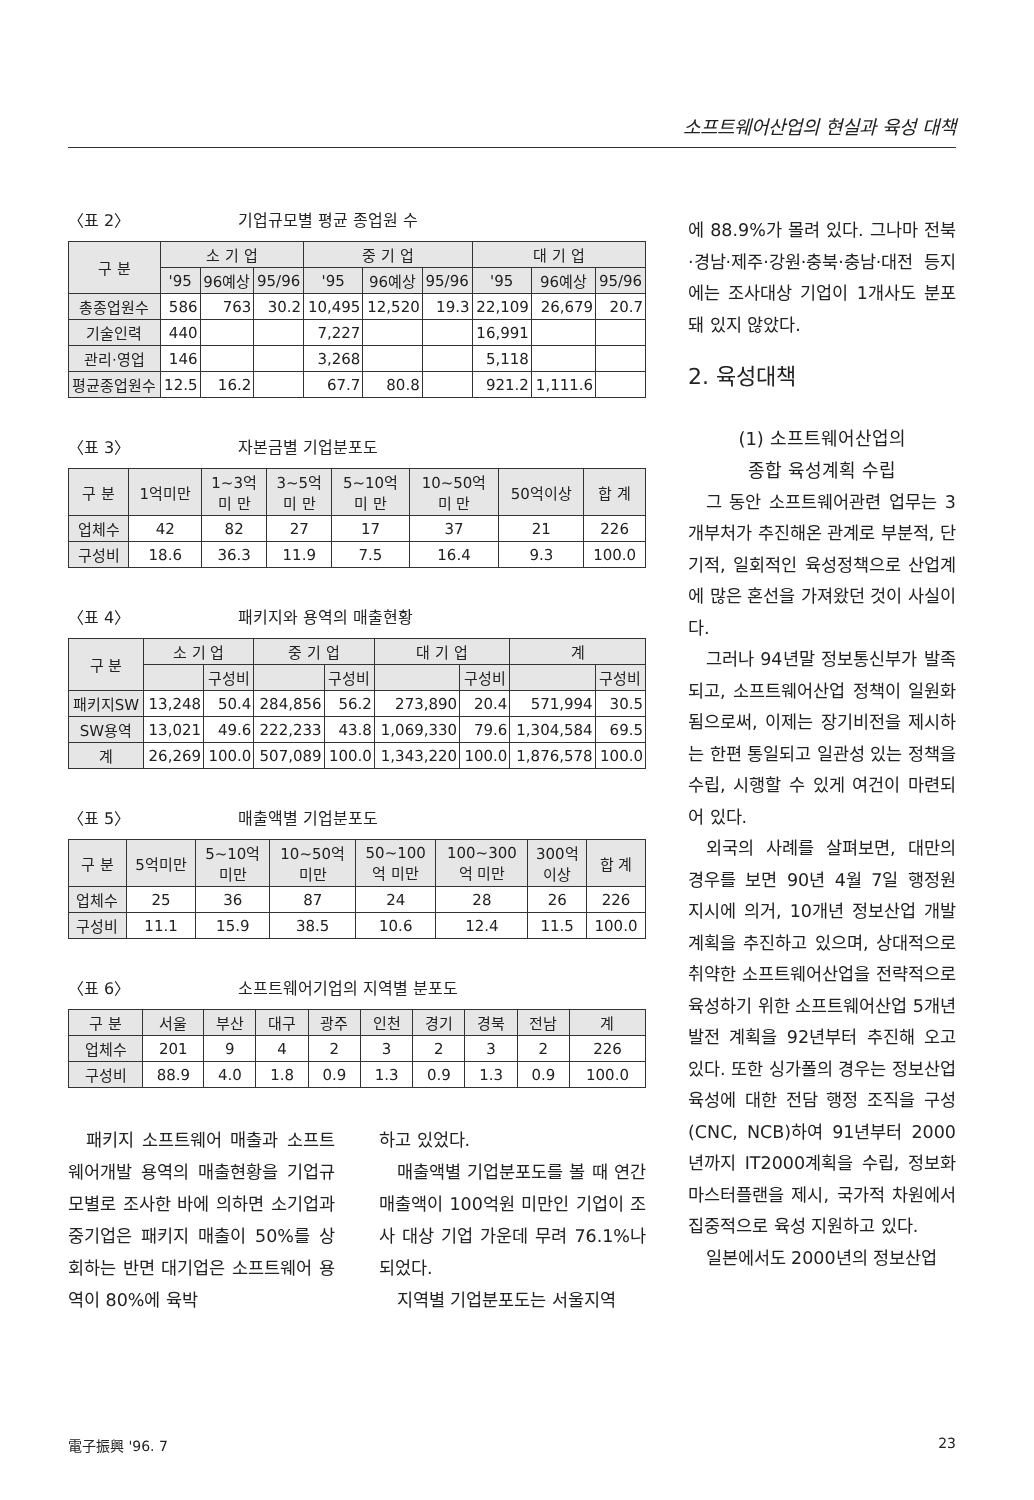소프트웨어산업의 현실과 육성 대책
〈표 2〉 기업규모별 평균 종업원 수
| 구 분 | 소 기 업 | | | 중 기 업 | | | 대 기 업 | | |
| --- | --- | --- | --- | --- | --- | --- | --- | --- | --- |
| | '95 | 96예상 | 95/96 | '95 | 96예상 | 95/96 | '95 | 96예상 | 95/96 |
| 총종업원수 | 586 | 763 | 30.2 | 10,495 | 12,520 | 19.3 | 22,109 | 26,679 | 20.7 |
| 기술인력 | 440 | | | 7,227 | | | 16,991 | | |
| 관리·영업 | 146 | | | 3,268 | | | 5,118 | | |
| 평균종업원수 | 12.5 | 16.2 | | 67.7 | 80.8 | | 921.2 | 1,111.6 | |
〈표 3〉 자본금별 기업분포도
| 구 분 | 1억미만 | 1~3억 미 만 | 3~5억 미 만 | 5~10억 미 만 | 10~50억 미 만 | 50억이상 | 합 계 |
| --- | --- | --- | --- | --- | --- | --- | --- |
| 업체수 | 42 | 82 | 27 | 17 | 37 | 21 | 226 |
| 구성비 | 18.6 | 36.3 | 11.9 | 7.5 | 16.4 | 9.3 | 100.0 |
〈표 4〉 패키지와 용역의 매출현황
| 구 분 | 소 기 업 | | 중 기 업 | | 대 기 업 | | 계 | |
| --- | --- | --- | --- | --- | --- | --- | --- | --- |
| | | 구성비 | | 구성비 | | 구성비 | | 구성비 |
| 패키지SW | 13,248 | 50.4 | 284,856 | 56.2 | 273,890 | 20.4 | 571,994 | 30.5 |
| SW용역 | 13,021 | 49.6 | 222,233 | 43.8 | 1,069,330 | 79.6 | 1,304,584 | 69.5 |
| 계 | 26,269 | 100.0 | 507,089 | 100.0 | 1,343,220 | 100.0 | 1,876,578 | 100.0 |
〈표 5〉 매출액별 기업분포도
| 구 분 | 5억미만 | 5~10억 미만 | 10~50억 미만 | 50~100 억 미만 | 100~300 억 미만 | 300억 이상 | 합 계 |
| --- | --- | --- | --- | --- | --- | --- | --- |
| 업체수 | 25 | 36 | 87 | 24 | 28 | 26 | 226 |
| 구성비 | 11.1 | 15.9 | 38.5 | 10.6 | 12.4 | 11.5 | 100.0 |
〈표 6〉 소프트웨어기업의 지역별 분포도
| 구 분 | 서울 | 부산 | 대구 | 광주 | 인천 | 경기 | 경북 | 전남 | 계 |
| --- | --- | --- | --- | --- | --- | --- | --- | --- | --- |
| 업체수 | 201 | 9 | 4 | 2 | 3 | 2 | 3 | 2 | 226 |
| 구성비 | 88.9 | 4.0 | 1.8 | 0.9 | 1.3 | 0.9 | 1.3 | 0.9 | 100.0 |
패키지 소프트웨어 매출과 소프트웨어개발 용역의 매출현황을 기업규모별로 조사한 바에 의하면 소기업과 중기업은 패키지 매출이 50%를 상회하는 반면 대기업은 소프트웨어 용역이 80%에 육박
하고 있었다.
매출액별 기업분포도를 볼 때 연간 매출액이 100억원 미만인 기업이 조사 대상 기업 가운데 무려 76.1%나 되었다.
지역별 기업분포도는 서울지역
에 88.9%가 몰려 있다. 그나마 전북·경남·제주·강원·충북·충남·대전 등지에는 조사대상 기업이 1개사도 분포돼 있지 않았다.
2. 육성대책
(1) 소프트웨어산업의
종합 육성계획 수립
그 동안 소프트웨어관련 업무는 3개부처가 추진해온 관계로 부분적, 단기적, 일회적인 육성정책으로 산업계에 많은 혼선을 가져왔던 것이 사실이다.
그러나 94년말 정보통신부가 발족되고, 소프트웨어산업 정책이 일원화됨으로써, 이제는 장기비전을 제시하는 한편 통일되고 일관성 있는 정책을 수립, 시행할 수 있게 여건이 마련되어 있다.
외국의 사례를 살펴보면, 대만의 경우를 보면 90년 4월 7일 행정원 지시에 의거, 10개년 정보산업 개발계획을 추진하고 있으며, 상대적으로 취약한 소프트웨어산업을 전략적으로 육성하기 위한 소프트웨어산업 5개년 발전 계획을 92년부터 추진해 오고 있다. 또한 싱가폴의 경우는 정보산업 육성에 대한 전담 행정 조직을 구성(CNC, NCB)하여 91년부터 2000년까지 IT2000계획을 수립, 정보화 마스터플랜을 제시, 국가적 차원에서 집중적으로 육성 지원하고 있다.
일본에서도 2000년의 정보산업
電子振興 '96. 7 23